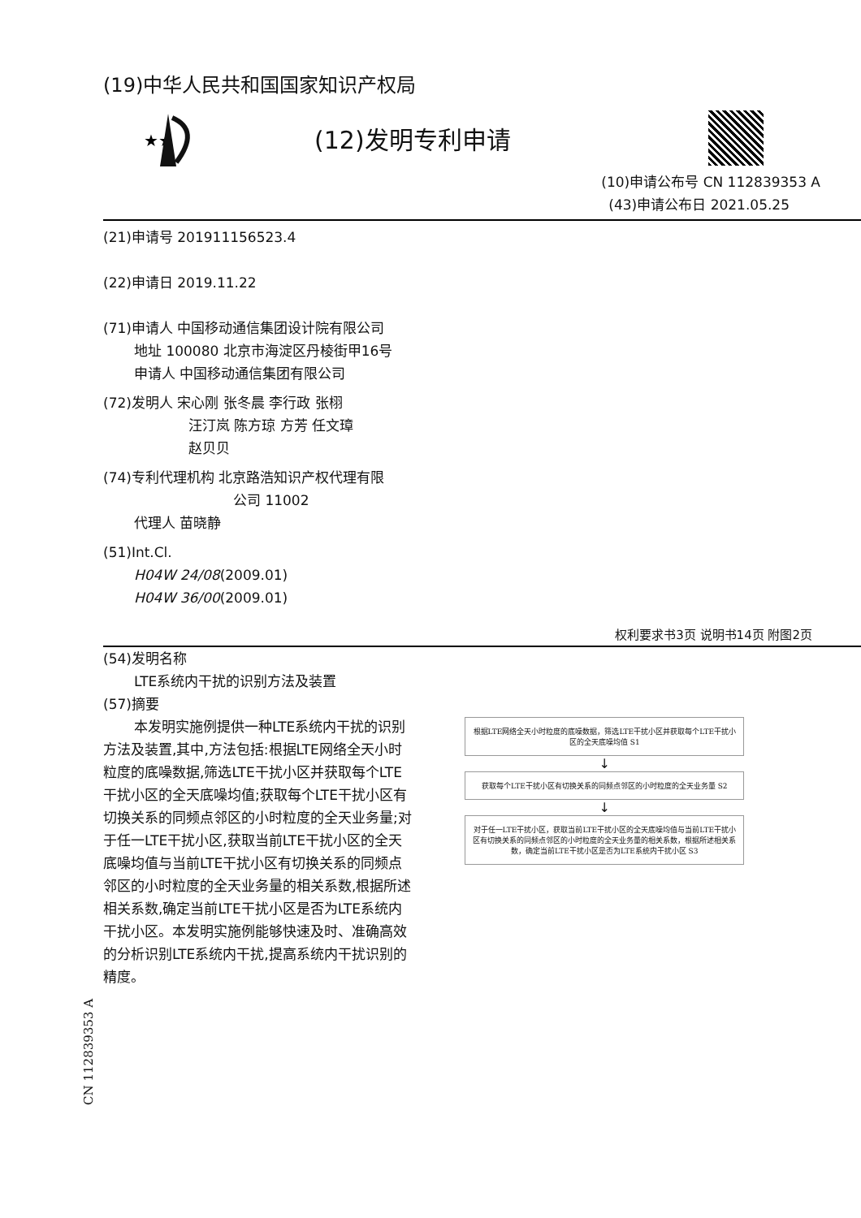(19)中华人民共和国国家知识产权局
★★
(12)发明专利申请
(10)申请公布号 CN 112839353 A
(43)申请公布日 2021.05.25
(21)申请号 201911156523.4
(22)申请日 2019.11.22
(71)申请人 中国移动通信集团设计院有限公司
地址 100080 北京市海淀区丹棱街甲16号
申请人 中国移动通信集团有限公司
(72)发明人 宋心刚 张冬晨 李行政 张栩
汪汀岚 陈方琼 方芳 任文璋
赵贝贝
(74)专利代理机构 北京路浩知识产权代理有限
公司 11002
代理人 苗晓静
(51)Int.Cl.
H04W 24/08(2009.01)
H04W 36/00(2009.01)
权利要求书3页 说明书14页 附图2页
(54)发明名称
LTE系统内干扰的识别方法及装置
(57)摘要
本发明实施例提供一种LTE系统内干扰的识别方法及装置,其中,方法包括:根据LTE网络全天小时粒度的底噪数据,筛选LTE干扰小区并获取每个LTE干扰小区的全天底噪均值;获取每个LTE干扰小区有切换关系的同频点邻区的小时粒度的全天业务量;对于任一LTE干扰小区,获取当前LTE干扰小区的全天底噪均值与当前LTE干扰小区有切换关系的同频点邻区的小时粒度的全天业务量的相关系数,根据所述相关系数,确定当前LTE干扰小区是否为LTE系统内干扰小区。本发明实施例能够快速及时、准确高效的分析识别LTE系统内干扰,提高系统内干扰识别的精度。
根据LTE网络全天小时粒度的底噪数据，筛选LTE干扰小区并获取每个LTE干扰小区的全天底噪均值 S1
↓
获取每个LTE干扰小区有切换关系的同频点邻区的小时粒度的全天业务量 S2
↓
对于任一LTE干扰小区，获取当前LTE干扰小区的全天底噪均值与当前LTE干扰小区有切换关系的同频点邻区的小时粒度的全天业务量的相关系数，根据所述相关系数，确定当前LTE干扰小区是否为LTE系统内干扰小区 S3
CN 112839353 A